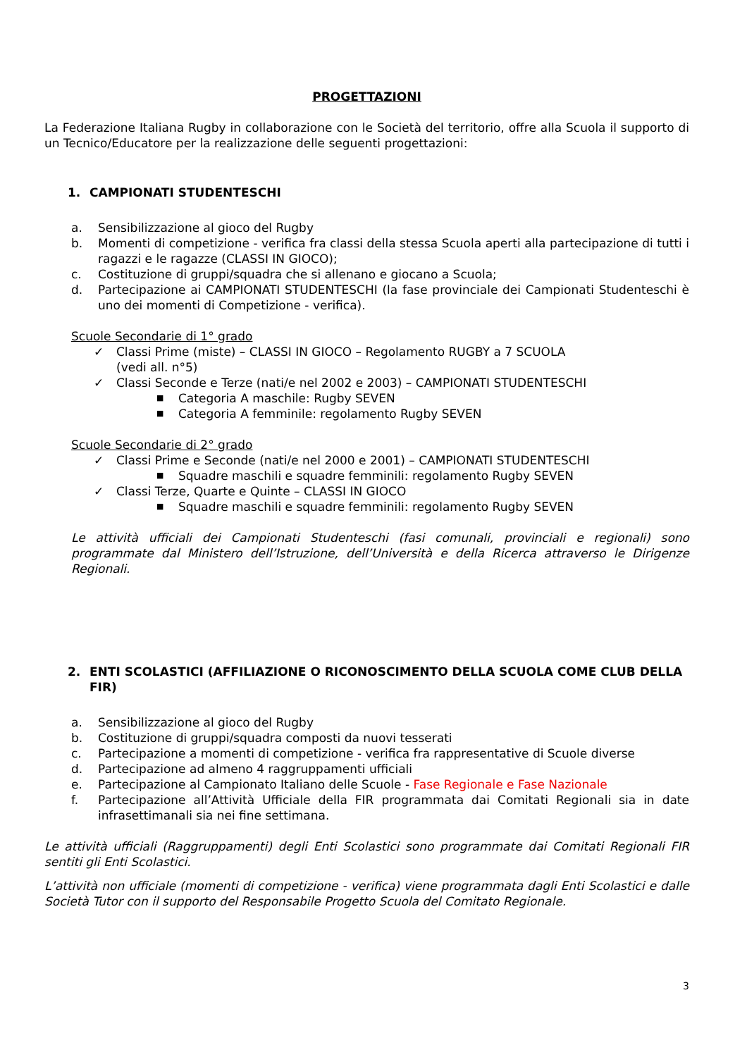PROGETTAZIONI
La Federazione Italiana Rugby in collaborazione con le Società del territorio, offre alla Scuola il supporto di un Tecnico/Educatore per la realizzazione delle seguenti progettazioni:
1. CAMPIONATI STUDENTESCHI
a. Sensibilizzazione al gioco del Rugby
b. Momenti di competizione - verifica fra classi della stessa Scuola aperti alla partecipazione di tutti i ragazzi e le ragazze (CLASSI IN GIOCO);
c. Costituzione di gruppi/squadra che si allenano e giocano a Scuola;
d. Partecipazione ai CAMPIONATI STUDENTESCHI (la fase provinciale dei Campionati Studenteschi è uno dei momenti di Competizione - verifica).
Scuole Secondarie di 1° grado
✓ Classi Prime (miste) – CLASSI IN GIOCO – Regolamento RUGBY a 7 SCUOLA
(vedi all. n°5)
✓ Classi Seconde e Terze (nati/e nel 2002 e 2003) – CAMPIONATI STUDENTESCHI
■ Categoria A maschile: Rugby SEVEN
■ Categoria A femminile: regolamento Rugby SEVEN
Scuole Secondarie di 2° grado
✓ Classi Prime e Seconde (nati/e nel 2000 e 2001) – CAMPIONATI STUDENTESCHI
■ Squadre maschili e squadre femminili: regolamento Rugby SEVEN
✓ Classi Terze, Quarte e Quinte – CLASSI IN GIOCO
■ Squadre maschili e squadre femminili: regolamento Rugby SEVEN
Le attività ufficiali dei Campionati Studenteschi (fasi comunali, provinciali e regionali) sono programmate dal Ministero dell’Istruzione, dell’Università e della Ricerca attraverso le Dirigenze Regionali.
2. ENTI SCOLASTICI (AFFILIAZIONE O RICONOSCIMENTO DELLA SCUOLA COME CLUB DELLA FIR)
a. Sensibilizzazione al gioco del Rugby
b. Costituzione di gruppi/squadra composti da nuovi tesserati
c. Partecipazione a momenti di competizione - verifica fra rappresentative di Scuole diverse
d. Partecipazione ad almeno 4 raggruppamenti ufficiali
e. Partecipazione al Campionato Italiano delle Scuole - Fase Regionale e Fase Nazionale
f. Partecipazione all’Attività Ufficiale della FIR programmata dai Comitati Regionali sia in date infrasettimanali sia nei fine settimana.
Le attività ufficiali (Raggruppamenti) degli Enti Scolastici sono programmate dai Comitati Regionali FIR sentiti gli Enti Scolastici.
L’attività non ufficiale (momenti di competizione - verifica) viene programmata dagli Enti Scolastici e dalle Società Tutor con il supporto del Responsabile Progetto Scuola del Comitato Regionale.
3